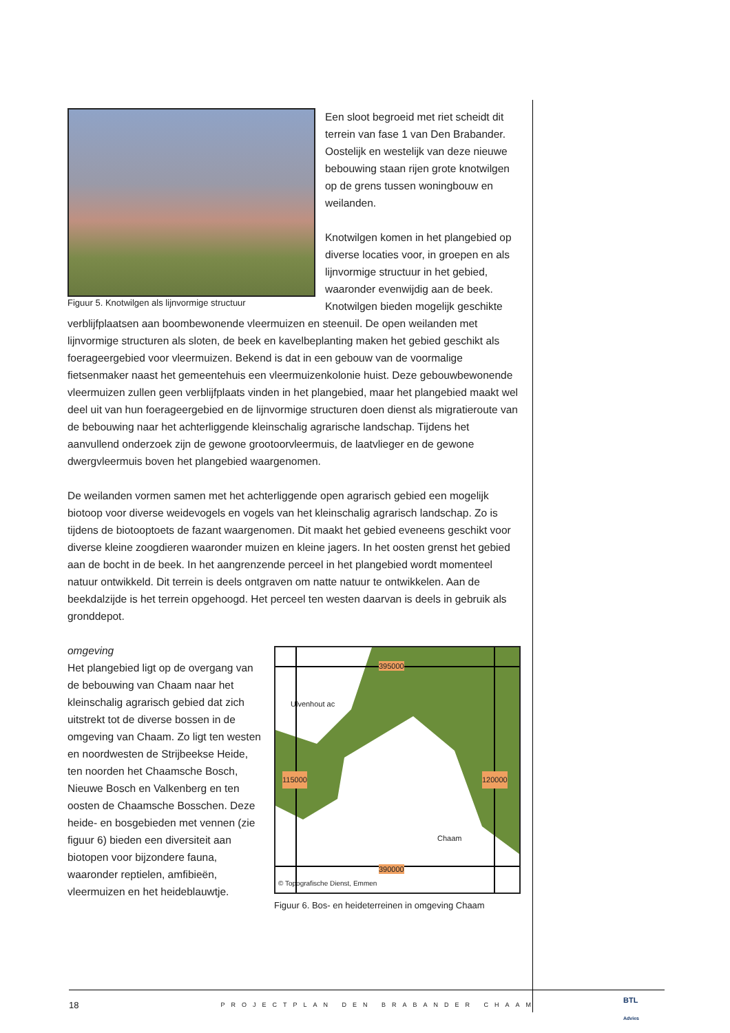Figuur 5. Knotwilgen als lijnvormige structuur
Een sloot begroeid met riet scheidt dit terrein van fase 1 van Den Brabander. Oostelijk en westelijk van deze nieuwe bebouwing staan rijen grote knotwilgen op de grens tussen woningbouw en weilanden.
Knotwilgen komen in het plangebied op diverse locaties voor, in groepen en als lijnvormige structuur in het gebied, waaronder evenwijdig aan de beek. Knotwilgen bieden mogelijk geschikte verblijfplaatsen aan boombewonende vleermuizen en steenuil. De open weilanden met lijnvormige structuren als sloten, de beek en kavelbeplanting maken het gebied geschikt als foerageergebied voor vleermuizen. Bekend is dat in een gebouw van de voormalige fietsenmaker naast het gemeentehuis een vleermuizenkolonie huist. Deze gebouwbewonende vleermuizen zullen geen verblijfplaats vinden in het plangebied, maar het plangebied maakt wel deel uit van hun foerageergebied en de lijnvormige structuren doen dienst als migratieroute van de bebouwing naar het achterliggende kleinschalig agrarische landschap. Tijdens het aanvullend onderzoek zijn de gewone grootoorvleermuis, de laatvlieger en de gewone dwergvleermuis boven het plangebied waargenomen.
De weilanden vormen samen met het achterliggende open agrarisch gebied een mogelijk biotoop voor diverse weidevogels en vogels van het kleinschalig agrarisch landschap. Zo is tijdens de biotooptoets de fazant waargenomen. Dit maakt het gebied eveneens geschikt voor diverse kleine zoogdieren waaronder muizen en kleine jagers. In het oosten grenst het gebied aan de bocht in de beek. In het aangrenzende perceel in het plangebied wordt momenteel natuur ontwikkeld. Dit terrein is deels ontgraven om natte natuur te ontwikkelen. Aan de beekdalzijde is het terrein opgehoogd. Het perceel ten westen daarvan is deels in gebruik als gronddepot.
395000
Ulvenhout ac
115000 120000
Chaam
390000
© Topografische Dienst, Emmen
Figuur 6. Bos- en heideterreinen in omgeving Chaam
omgeving
Het plangebied ligt op de overgang van de bebouwing van Chaam naar het kleinschalig agrarisch gebied dat zich uitstrekt tot de diverse bossen in de omgeving van Chaam. Zo ligt ten westen en noordwesten de Strijbeekse Heide, ten noorden het Chaamsche Bosch, Nieuwe Bosch en Valkenberg en ten oosten de Chaamsche Bosschen. Deze heide- en bosgebieden met vennen (zie figuur 6) bieden een diversiteit aan biotopen voor bijzondere fauna, waaronder reptielen, amfibieën, vleermuizen en het heideblauwtje.
18 PROJECTPLAN DEN BRABANDER CHAAM
BTL
Advies